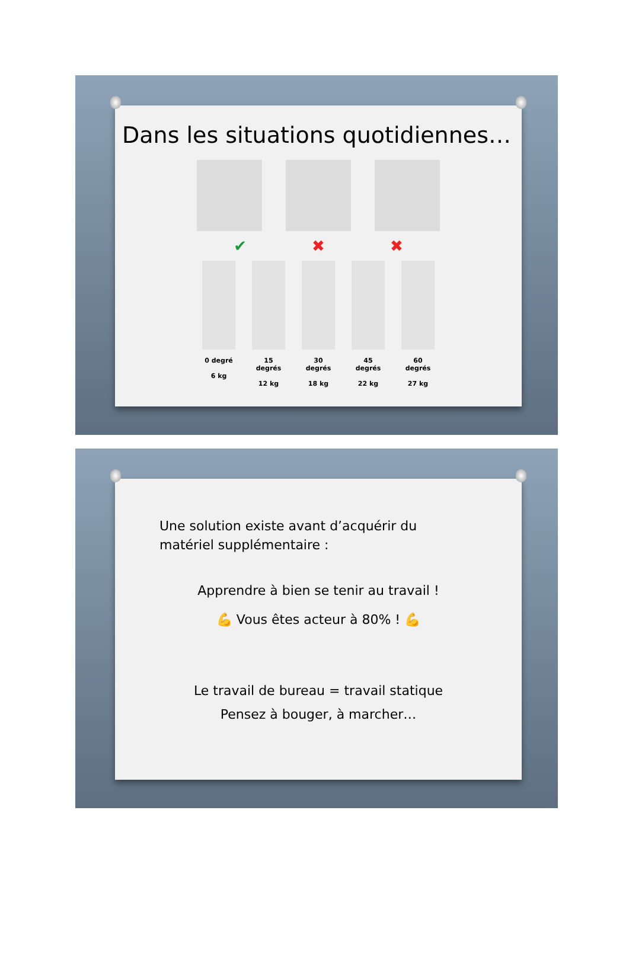Dans les situations quotidiennes…
✔ ✖ ✖
0 degré
6 kg
15 degrés
12 kg
30 degrés
18 kg
45 degrés
22 kg
60 degrés
27 kg
Une solution existe avant d’acquérir du
matériel supplémentaire :
Apprendre à bien se tenir au travail !
💪 Vous êtes acteur à 80% ! 💪
Le travail de bureau = travail statique
Pensez à bouger, à marcher…